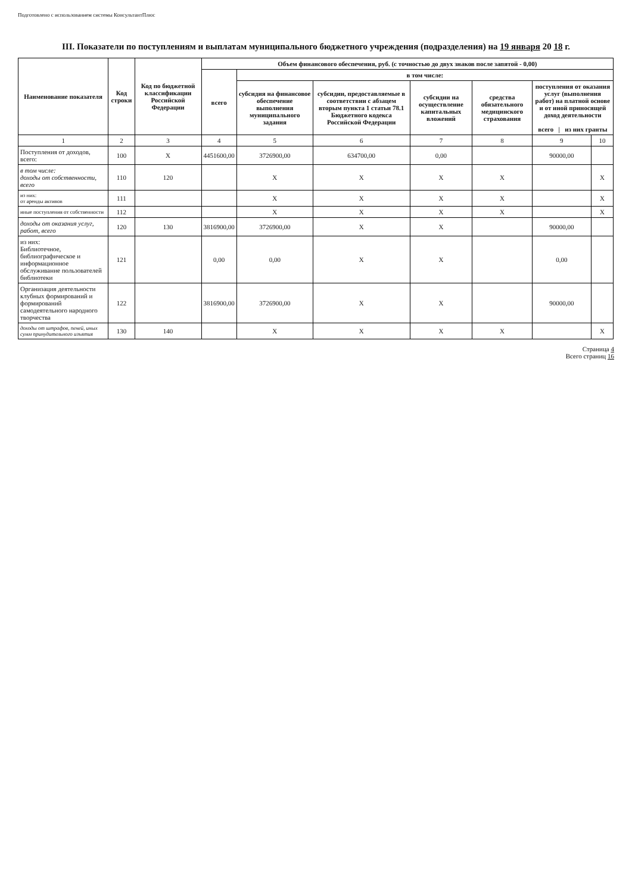Подготовлено с использованием системы КонсультантПлюс
III. Показатели по поступлениям и выплатам муниципального бюджетного учреждения (подразделения) на 19 января 20 18 г.
| Наименование показателя | Код строки | Код по бюджетной классификации Российской Федерации | Объем финансового обеспечения, руб. (с точностью до двух знаков после запятой - 0,00) | | | | | | |
| --- | --- | --- | --- | --- | --- | --- | --- | --- | --- |
| | | | всего | в том числе: | | | | | |
| | | | | субсидия на финансовое обеспечение выполнения муниципального задания | субсидии, предоставляемые в соответствии с абзацем вторым пункта 1 статьи 78.1 Бюджетного кодекса Российской Федерации | субсидии на осуществление капитальных вложений | средства обязательного медицинского страхования | поступления от оказания услуг (выполнения работ) на платной основе и от иной приносящей доход деятельности всего / из них гранты | |
| 1 | 2 | 3 | 4 | 5 | 6 | 7 | 8 | 9 | 10 |
| Поступления от доходов, всего: | 100 | X | 4451600,00 | 3726900,00 | 634700,00 | 0,00 | | 90000,00 | |
| в том числе: доходы от собственности, всего | 110 | 120 | | X | X | X | X | | X |
| из них: от аренды активов | 111 | | | X | X | X | X | | X |
| иные поступления от собственности | 112 | | | X | X | X | X | | X |
| доходы от оказания услуг, работ, всего | 120 | 130 | 3816900,00 | 3726900,00 | X | X | | 90000,00 | |
| из них: Библиотечное, библиографическое и информационное обслуживание пользователей библиотеки | 121 | | 0,00 | 0,00 | X | X | | 0,00 | |
| Организация деятельности клубных формирований и формирований самодеятельного народного творчества | 122 | | 3816900,00 | 3726900,00 | X | X | | 90000,00 | |
| доходы от штрафов, пеней, иных сумм принудительного изъятия | 130 | 140 | | X | X | X | X | | X |
Страница 4
Всего страниц 16